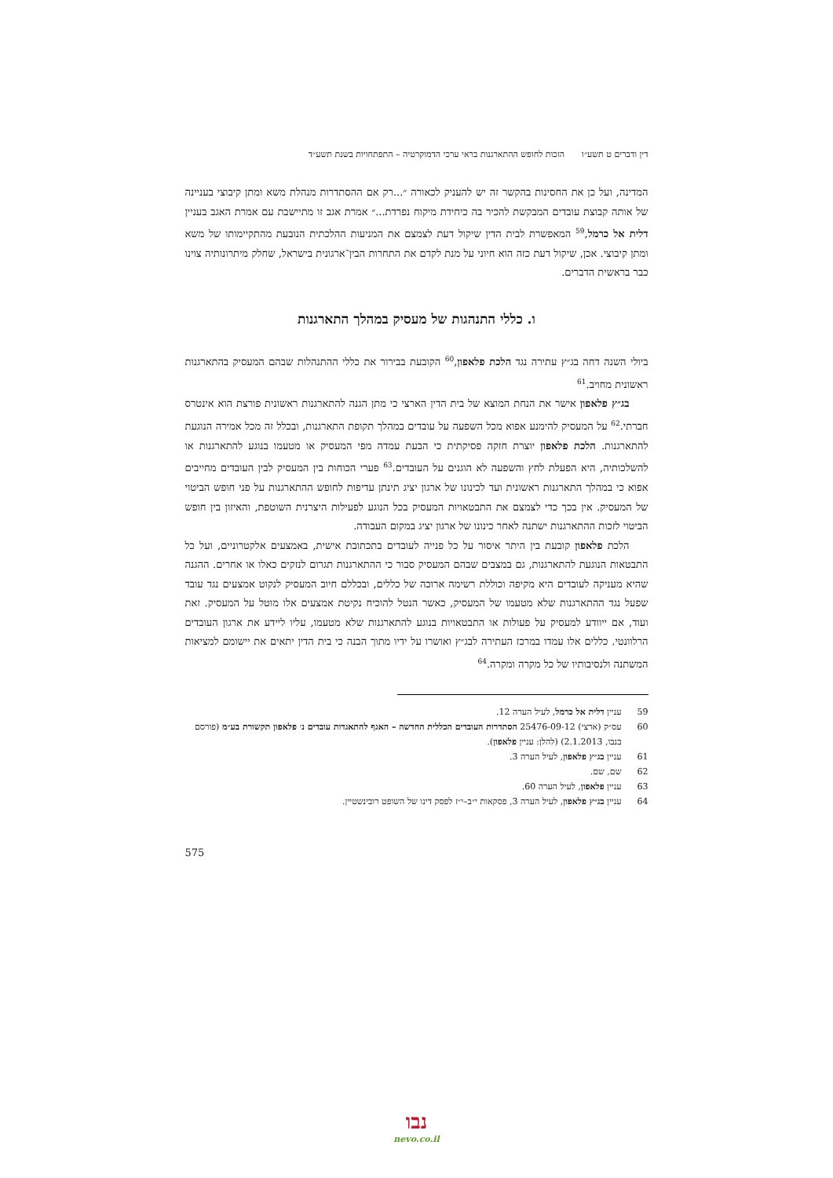דין ודברים ט תשע״ו הזכות לחופש ההתארגנות בראי ערכי הדמוקרטיה – התפתחויות בשנת תשע״ד
המדינה, ועל כן את החסינות בהקשר זה יש להעניק לכאורה ״...רק אם ההסתדרות מנהלת משא ומתן קיבוצי בעניינה של אותה קבוצת עובדים המבקשת להכיר בה כיחידת מיקוח נפרדת...״ אמרת אגב זו מתיישבת עם אמרת האגב בעניין דלית אל כרמל,<sup>59</sup> המאפשרת לבית הדין שיקול דעת לצמצם את המניעות ההלכתית הנובעת מהתקיימותו של משא ומתן קיבוצי. אכן, שיקול דעת כזה הוא חיוני על מנת לקדם את התחרות הבין־ארגונית בישראל, שחלק מיתרונותיה צוינו כבר בראשית הדברים.
ו. כללי התנהגות של מעסיק במהלך התארגנות
ביולי השנה דחה בג״ץ עתירה נגד הלכת פלאפון,<sup>60</sup> הקובעת בבירור את כללי ההתנהלות שבהם המעסיק בהתארגנות ראשונית מחויב.<sup>61</sup>
בג״ץ פלאפון אישר את הנחת המוצא של בית הדין הארצי כי מתן הגנה להתארגנות ראשונית פורצת הוא אינטרס חברתי.<sup>62</sup> על המעסיק להימנע אפוא מכל השפעה על עובדים במהלך תקופת התארגנות, ובכלל זה מכל אמירה הנוגעת להתארגנות. הלכת פלאפון יוצרת חזקה פסיקתית כי הבעת עמדה מפי המעסיק או מטעמו בנוגע להתארגנות או להשלכותיה, היא הפעלת לחץ והשפעה לא הוגנים על העובדים.<sup>63</sup> פערי הכוחות בין המעסיק לבין העובדים מחייבים אפוא כי במהלך התארגנות ראשונית ועד לכינונו של ארגון יציג תינתן עדיפות לחופש ההתארגנות על פני חופש הביטוי של המעסיק. אין בכך כדי לצמצם את התבטאויות המעסיק בכל הנוגע לפעילות היצרנית השוטפת, והאיזון בין חופש הביטוי לזכות ההתארגנות ישתנה לאחר כינונו של ארגון יציג במקום העבודה.
הלכת פלאפון קובעת בין היתר איסור על כל פנייה לעובדים בתכתובת אישית, באמצעים אלקטרוניים, ועל כל התבטאות הנוגעת להתארגנות, גם במצבים שבהם המעסיק סבור כי ההתארגנות תגרום לנזקים כאלו או אחרים. ההגנה שהיא מעניקה לעובדים היא מקיפה וכוללת רשימה ארוכה של כללים, ובכללם חיוב המעסיק לנקוט אמצעים נגד עובד שפעל נגד ההתארגנות שלא מטעמו של המעסיק, כאשר הנטל להוכיח נקיטת אמצעים אלו מוטל על המעסיק. זאת ועוד, אם ייוודע למעסיק על פעולות או התבטאויות בנוגע להתארגנות שלא מטעמו, עליו ליידע את ארגון העובדים הרלוונטי. כללים אלו עמדו במרכז העתירה לבג״ץ ואושרו על ידיו מתוך הבנה כי בית הדין יתאים את יישומם למציאות המשתנה ולנסיבותיו של כל מקרה ומקרה.<sup>64</sup>
59 עניין דלית אל כרמל, לעיל הערה 12.
60 עס״ק (ארצי) 25476-09-12 הסתדרות העובדים הכללית החדשה – האגף להתאגדות עובדים נ׳ פלאפון תקשורת בע״מ (פורסם בנבו, 2.1.2013) (להלן: עניין פלאפון).
61 עניין בג״ץ פלאפון, לעיל הערה 3.
62 שם, שם.
63 עניין פלאפון, לעיל הערה 60.
64 עניין בג״ץ פלאפון, לעיל הערה 3, פסקאות י״ב–י״ז לפסק דינו של השופט רובינשטיין.
575
נבו
nevo.co.il